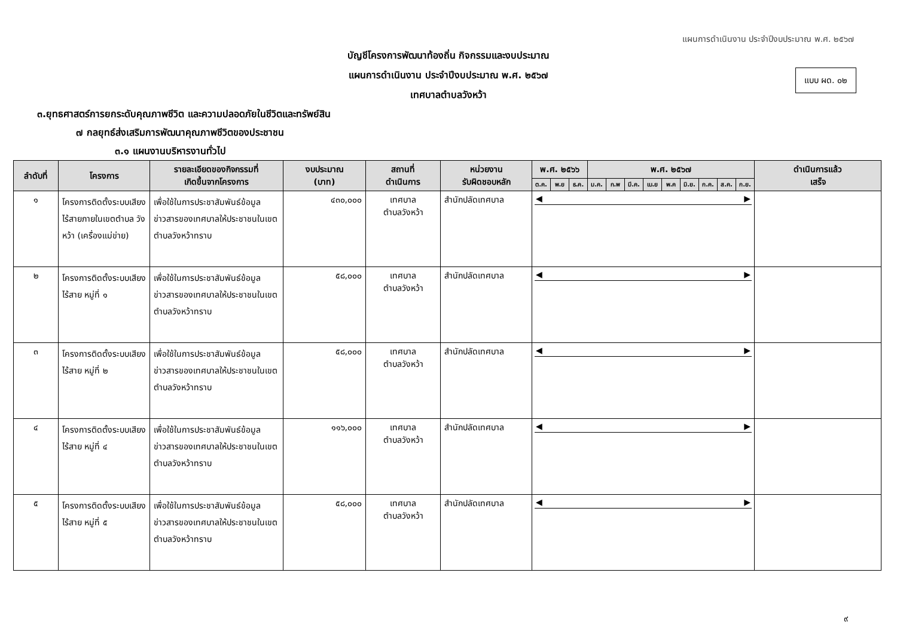แผนการดำเนินงาน ประจำปีงบประมาณ พ.ศ. ๒๕๖๗
แบบ ผด. ๐๒
บัญชีโครงการพัฒนาท้องถิ่น กิจกรรมและงบประมาณ
แผนการดำเนินงาน ประจำปีงบประมาณ พ.ศ. ๒๕๖๗
เทศบาลตำบลวังหว้า
๓.ยุทธศาสตร์การยกระดับคุณภาพชีวิต และความปลอดภัยในชีวิตและทรัพย์สิน
๗ กลยุทธ์ส่งเสริมการพัฒนาคุณภาพชีวิตของประชาชน
๓.๑ แผนงานบริหารงานทั่วไป
| ลำดับที่ | โครงการ | รายละเอียดของกิจกรรมที่ เกิดขึ้นจากโครงการ | งบประมาณ (บาท) | สถานที่ ดำเนินการ | หน่วยงาน รับผิดชอบหลัก | พ.ศ. ๒๕๖๖ | | | พ.ศ. ๒๕๖๗ | | | | | | | | | ดำเนินการแล้ว เสร็จ |
| --- | --- | --- | --- | --- | --- | --- | --- | --- | --- | --- | --- | --- | --- | --- | --- | --- | --- | --- |
| | | | | | | ต.ค. | พ.ย | ธ.ค. | ม.ค. | ก.พ | มี.ค. | เม.ย | พ.ค | มิ.ย. | ก.ค. | ส.ค. | ก.ย. | |
| ๑ | โครงการติดตั้งระบบเสียงไร้สายภายในเขตตำบล วังหว้า (เครื่องแม่ข่าย) | เพื่อใช้ในการประชาสัมพันธ์ข้อมูลข่าวสารของเทศบาลให้ประชาชนในเขตตำบลวังหว้าทราบ | ๔๓๐,๐๐๐ | เทศบาล ตำบลวังหว้า | สำนักปลัดเทศบาล | ◀ ▶ | | | | | | | | | | | | |
| ๒ | โครงการติดตั้งระบบเสียงไร้สาย หมู่ที่ ๑ | เพื่อใช้ในการประชาสัมพันธ์ข้อมูลข่าวสารของเทศบาลให้ประชาชนในเขตตำบลวังหว้าทราบ | ๕๘,๐๐๐ | เทศบาล ตำบลวังหว้า | สำนักปลัดเทศบาล | ◀ ▶ | | | | | | | | | | | | |
| ๓ | โครงการติดตั้งระบบเสียงไร้สาย หมู่ที่ ๒ | เพื่อใช้ในการประชาสัมพันธ์ข้อมูลข่าวสารของเทศบาลให้ประชาชนในเขตตำบลวังหว้าทราบ | ๕๘,๐๐๐ | เทศบาล ตำบลวังหว้า | สำนักปลัดเทศบาล | ◀ ▶ | | | | | | | | | | | | |
| ๔ | โครงการติดตั้งระบบเสียงไร้สาย หมู่ที่ ๔ | เพื่อใช้ในการประชาสัมพันธ์ข้อมูลข่าวสารของเทศบาลให้ประชาชนในเขตตำบลวังหว้าทราบ | ๑๑๖,๐๐๐ | เทศบาล ตำบลวังหว้า | สำนักปลัดเทศบาล | ◀ ▶ | | | | | | | | | | | | |
| ๕ | โครงการติดตั้งระบบเสียงไร้สาย หมู่ที่ ๕ | เพื่อใช้ในการประชาสัมพันธ์ข้อมูลข่าวสารของเทศบาลให้ประชาชนในเขตตำบลวังหว้าทราบ | ๕๘,๐๐๐ | เทศบาล ตำบลวังหว้า | สำนักปลัดเทศบาล | ◀ ▶ | | | | | | | | | | | | |
๙